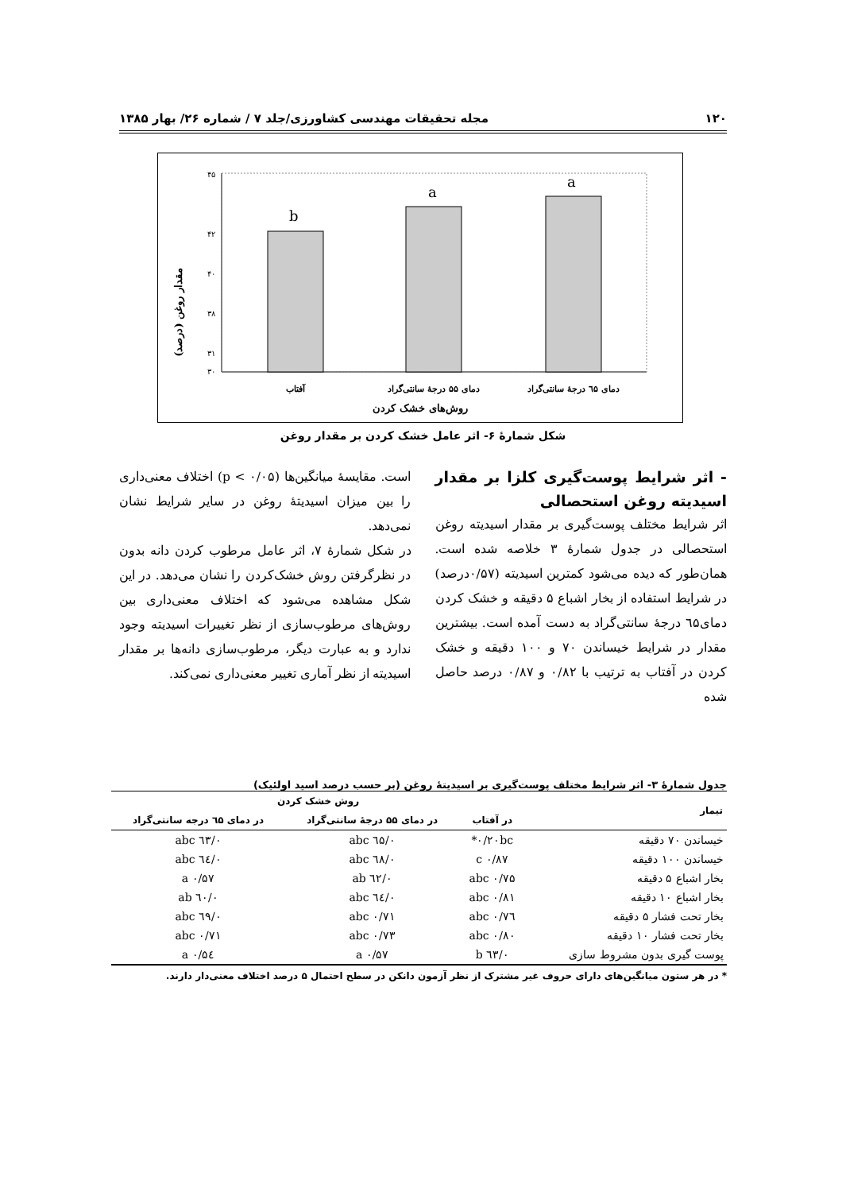۱۲۰ مجله تحقیقات مهندسی کشاورزی/جلد ۷ / شماره ۲۶/ بهار ۱۳۸۵
مقدار روغن (درصد)
۴۵
۴۲
۴۰
۳۸
۳۱
۳۰
b
a
a
آفتاب
دمای ۵۵ درجهٔ سانتی‌گراد
دمای ٦۵ درجهٔ سانتی‌گراد
روش‌های خشک کردن
شکل شمارهٔ ۶- اثر عامل خشک کردن بر مقدار روغن
- اثر شرایط پوست‌گیری کلزا بر مقدار اسیدیته روغن استحصالی
اثر شرایط مختلف پوست‌گیری بر مقدار اسیدیته روغن استحصالی در جدول شمارهٔ ۳ خلاصه شده است. همان‌طور که دیده می‌شود کمترین اسیدیته (۰/۵۷درصد) در شرایط استفاده از بخار اشباع ۵ دقیقه و خشک کردن دمای٦۵ درجهٔ سانتی‌گراد به دست آمده است. بیشترین مقدار در شرایط خیساندن ۷۰ و ۱۰۰ دقیقه و خشک کردن در آفتاب به ترتیب با ۰/۸۲ و ۰/۸۷ درصد حاصل شده
است. مقایسهٔ میانگین‌ها (p < ۰/۰۵) اختلاف معنی‌داری را بین میزان اسیدیتهٔ روغن در سایر شرایط نشان نمی‌دهد.
در شکل شمارهٔ ۷، اثر عامل مرطوب کردن دانه بدون در نظرگرفتن روش خشک‌کردن را نشان می‌دهد. در این شکل مشاهده می‌شود که اختلاف معنی‌داری بین روش‌های مرطوب‌سازی از نظر تغییرات اسیدیته وجود ندارد و به عبارت دیگر، مرطوب‌سازی دانه‌ها بر مقدار اسیدیته از نظر آماری تغییر معنی‌داری نمی‌کند.
جدول شمارهٔ ۳- اثر شرایط مختلف پوست‌گیری بر اسیدیتهٔ روغن (بر حسب درصد اسید اولئیک)
| تیمار | روش خشک کردن | | |
| --- | --- | --- | --- |
| | در آفتاب | در دمای ۵۵ درجهٔ سانتی‌گراد | در دمای ٦۵ درجه سانتی‌گراد |
| خیساندن ۷۰ دقیقه | ۰/۲۰bc* | ۰/٦۵ abc | ۰/٦۳ abc |
| خیساندن ۱۰۰ دقیقه | ۰/۸۷ c | ۰/٦۸ abc | ۰/٦٤ abc |
| بخار اشباع ۵ دقیقه | ۰/۷۵ abc | ۰/٦۲ ab | ۰/۵۷ a |
| بخار اشباع ۱۰ دقیقه | ۰/۸۱ abc | ۰/٦٤ abc | ۰/٦۰ ab |
| بخار تحت فشار ۵ دقیقه | ۰/۷٦ abc | ۰/۷۱ abc | ۰/٦۹ abc |
| بخار تحت فشار ۱۰ دقیقه | ۰/۸۰ abc | ۰/۷۳ abc | ۰/۷۱ abc |
| پوست گیری بدون مشروط سازی | ۰/٦۳ b | ۰/۵۷ a | ۰/۵٤ a |
* در هر ستون میانگین‌های دارای حروف غیر مشترک از نظر آزمون دانکن در سطح احتمال ۵ درصد اختلاف معنی‌دار دارند.